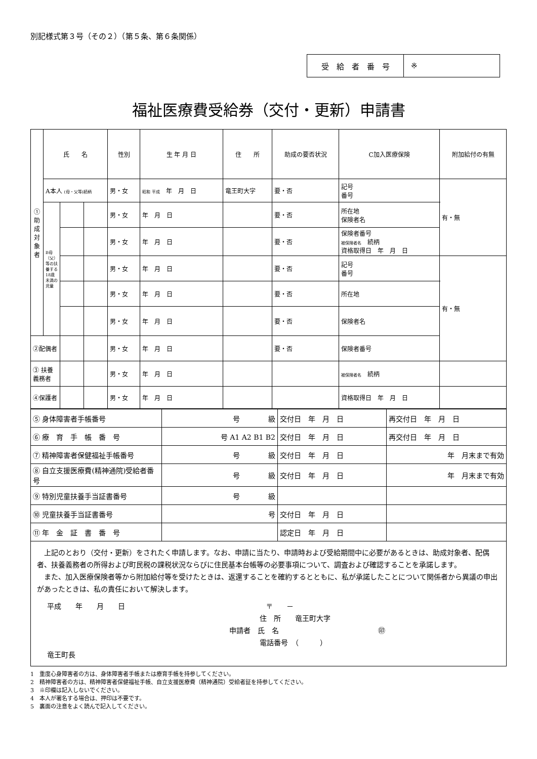別記様式第３号（その２）（第５条、第６条関係）
受　給　者　番　号 ※
福祉医療費受給券（交付・更新）申請書
| ①助成対象者 | 氏 名 | | | 性別 | 生 年 月 日 | 住 所 | 助成の要否状況 | C加入医療保険 | 附加給付の有無 |
| --- | --- | --- | --- | --- | --- | --- | --- | --- | --- |
| | A本人 (母・父等)続柄 | | | 男・女 | 昭和 平成 年 月 日 | 竜王町大字 | 要・否 | 記号 番号 | 有・無 |
| | B母（父）等の扶養する18歳未満の児童 | | | 男・女 | 年 月 日 | | 要・否 | 所在地 保険者名 | |
| | | | | 男・女 | 年 月 日 | | 要・否 | 保険者番号 被保険者名 続柄 資格取得日 年 月 日 | |
| | | | | 男・女 | 年 月 日 | | 要・否 | 記号 番号 | 有・無 |
| | | | | 男・女 | 年 月 日 | | 要・否 | 所在地 | |
| | | | | 男・女 | 年 月 日 | | 要・否 | 保険者名 | |
| ②配偶者 | | | | 男・女 | 年 月 日 | | 要・否 | 保険者番号 | |
| ③ 扶養義務者 | | | | 男・女 | 年 月 日 | | | 被保険者名 続柄 | |
| ④保護者 | | | | 男・女 | 年 月 日 | | | 資格取得日 年 月 日 | |
| ⑤ 身体障害者手帳番号 | 号 級 | 交付日 年 月 日 | 再交付日 年 月 日 |
| ⑥ 療 育 手 帳 番 号 | 号 A1 A2 B1 B2 | 交付日 年 月 日 | 再交付日 年 月 日 |
| ⑦ 精神障害者保健福祉手帳番号 | 号 級 | 交付日 年 月 日 | 年 月末まで有効 |
| ⑧ 自立支援医療費(精神通院)受給者番号 | 号 級 | 交付日 年 月 日 | 年 月末まで有効 |
| ⑨ 特別児童扶養手当証書番号 | 号 級 | | |
| ⑩ 児童扶養手当証書番号 | 号 | 交付日 年 月 日 | |
| ⑪ 年 金 証 書 番 号 | | 認定日 年 月 日 | |
上記のとおり（交付・更新）をされたく申請します。なお、申請に当たり、申請時および受給期間中に必要があるときは、助成対象者、配偶者、扶養義務者の所得および町民税の課税状況ならびに住民基本台帳等の必要事項について、調査および確認することを承諾します。
また、加入医療保険者等から附加給付等を受けたときは、返還することを確約するとともに、私が承諾したことについて関係者から異議の申出があったときは、私の責任において解決します。
平成　　年　　月　　日 〒　　－
住　所　　竜王町大字
申請者　氏　名　　　　　　　　　　　　　　㊞
電話番号　（　　　）
竜王町長
1　重度心身障害者の方は、身体障害者手帳または療育手帳を持参してください。
2　精神障害者の方は、精神障害者保健福祉手帳、自立支援医療費（精神通院）受給者証を持参してください。
3　※印欄は記入しないでください。
4　本人が署名する場合は、押印は不要です。
5　裏面の注意をよく読んで記入してください。